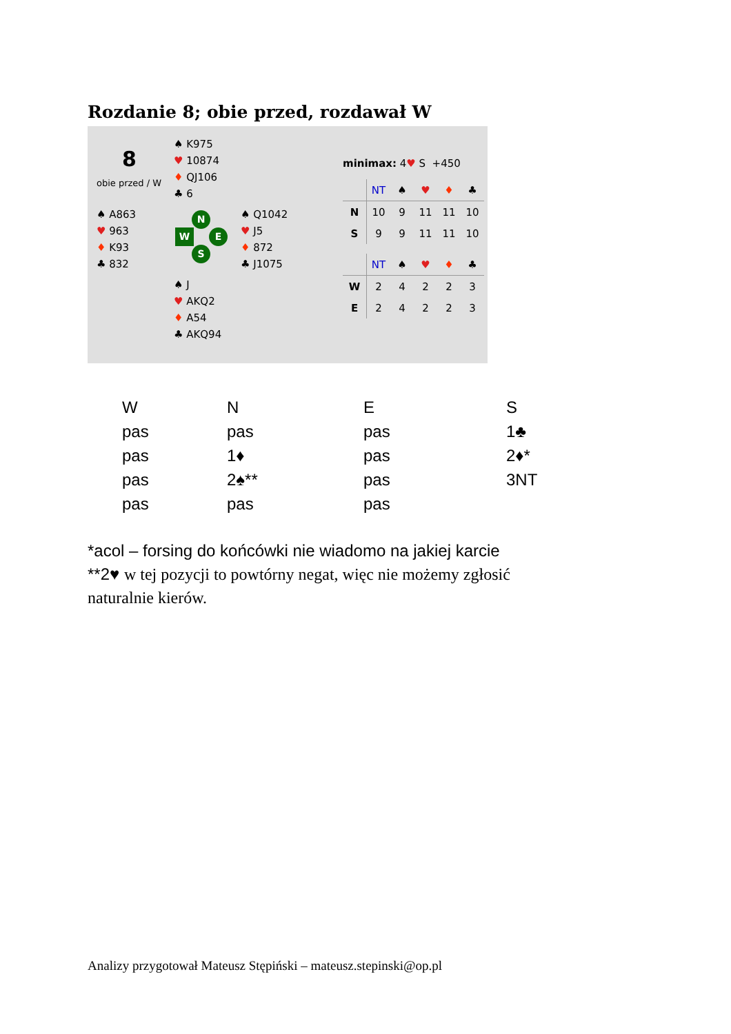Rozdanie 8; obie przed, rozdawał W
8
obie przed / W
♠ K975
♥ 10874
♦ QJ106
♣ 6
♠ A863
♥ 963
♦ K93
♣ 832
♠ Q1042
♥ J5
♦ 872
♣ J1075
♠ J
♥ AKQ2
♦ A54
♣ AKQ94
N
W E
S
minimax: 4♥ S +450
| | NT | ♠ | ♥ | ♦ | ♣ |
| --- | --- | --- | --- | --- | --- |
| N | 10 | 9 | 11 | 11 | 10 |
| S | 9 | 9 | 11 | 11 | 10 |
| | NT | ♠ | ♥ | ♦ | ♣ |
| --- | --- | --- | --- | --- | --- |
| W | 2 | 4 | 2 | 2 | 3 |
| E | 2 | 4 | 2 | 2 | 3 |
| W | N | E | S |
| pas | pas | pas | 1♣ |
| pas | 1♦ | pas | 2♦* |
| pas | 2♠** | pas | 3NT |
| pas | pas | pas | |
*acol – forsing do końcówki nie wiadomo na jakiej karcie
**2♥ w tej pozycji to powtórny negat, więc nie możemy zgłosić
naturalnie kierów.
Analizy przygotował Mateusz Stępiński – mateusz.stepinski@op.pl